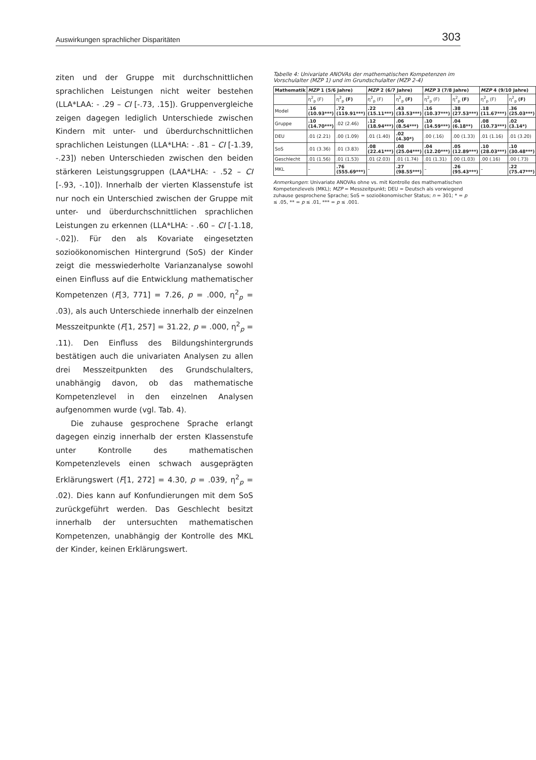Auswirkungen sprachlicher Disparitäten 303
ziten und der Gruppe mit durchschnittlichen sprachlichen Leistungen nicht weiter bestehen (LLA*LAA: - .29 – CI [-.73, .15]). Gruppenvergleiche zeigen dagegen lediglich Unterschiede zwischen Kindern mit unter- und überdurchschnittlichen sprachlichen Leistungen (LLA*LHA: - .81 – CI [-1.39, -.23]) neben Unterschieden zwischen den beiden stärkeren Leistungsgruppen (LAA*LHA: - .52 – CI [-.93, -.10]). Innerhalb der vierten Klassenstufe ist nur noch ein Unterschied zwischen der Gruppe mit unter- und überdurchschnittlichen sprachlichen Leistungen zu erkennen (LLA*LHA: - .60 – CI [-1.18, -.02]). Für den als Kovariate eingesetzten sozioökonomischen Hintergrund (SoS) der Kinder zeigt die messwiederholte Varianzanalyse sowohl einen Einfluss auf die Entwicklung mathematischer Kompetenzen (F[3, 771] = 7.26, p = .000, η<sup>2</sup><sub>p</sub> = .03), als auch Unterschiede innerhalb der einzelnen Messzeitpunkte (F[1, 257] = 31.22, p = .000, η<sup>2</sup><sub>p</sub> = .11). Den Einfluss des Bildungshintergrunds bestätigen auch die univariaten Analysen zu allen drei Messzeitpunkten des Grundschulalters, unabhängig davon, ob das mathematische Kompetenzlevel in den einzelnen Analysen aufgenommen wurde (vgl. Tab. 4).
Die zuhause gesprochene Sprache erlangt dagegen einzig innerhalb der ersten Klassenstufe unter Kontrolle des mathematischen Kompetenzlevels einen schwach ausgeprägten Erklärungswert (F[1, 272] = 4.30, p = .039, η<sup>2</sup><sub>p</sub> = .02). Dies kann auf Konfundierungen mit dem SoS zurückgeführt werden. Das Geschlecht besitzt innerhalb der untersuchten mathematischen Kompetenzen, unabhängig der Kontrolle des MKL der Kinder, keinen Erklärungswert.
Tabelle 4: Univariate ANOVAs der mathematischen Kompetenzen im Vorschulalter (MZP 1) und im Grundschulalter (MZP 2-4)
| Mathematik | MZP 1 (5/6 Jahre) | | MZP 2 (6/7 Jahre) | | MZP 3 (7/8 Jahre) | | MZP 4 (9/10 Jahre) | |
| --- | --- | --- | --- | --- | --- | --- | --- | --- |
| | η<sup>2</sup><sub>p</sub> (F) | η<sup>2</sup><sub>p</sub> (F) | η<sup>2</sup><sub>p</sub> (F) | η<sup>2</sup><sub>p</sub> (F) | η<sup>2</sup><sub>p</sub> (F) | η<sup>2</sup><sub>p</sub> (F) | η<sup>2</sup><sub>p</sub> (F) | η<sup>2</sup><sub>p</sub> (F) |
| Model | .16 (10.93***) | .72 (119.91***) | .22 (15.11***) | .43 (33.53***) | .16 (10.37***) | .38 (27.53***) | .18 (11.67***) | .36 (25.03***) |
| Gruppe | .10 (14.70***) | .02 (2.46) | .12 (18.94***) | .06 (8.54***) | .10 (14.59***) | .04 (6.18**) | .08 (10.73***) | .02 (3.14*) |
| DEU | .01 (2.21) | .00 (1.09) | .01 (1.40) | .02 (4.30*) | .00 (.16) | .00 (1.33) | .01 (1.16) | .01 (3.20) |
| SoS | .01 (3.36) | .01 (3.83) | .08 (22.41***) | .08 (25.04***) | .04 (12.20***) | .05 (12.89***) | .10 (28.03***) | .10 (30.48***) |
| Geschlecht | .01 (1.56) | .01 (1.53) | .01 (2.03) | .01 (1.74) | .01 (1.31) | .00 (1.03) | .00 (.16) | .00 (.73) |
| MKL | – | .76 (555.69***) | – | .27 (98.55***) | – | .26 (95.43***) | – | .22 (75.47***) |
Anmerkungen: Univariate ANOVAs ohne vs. mit Kontrolle des mathematischen Kompetenzlevels (MKL); MZP = Messzeitpunkt; DEU = Deutsch als vorwiegend zuhause gesprochene Sprache; SoS = sozioökonomischer Status; n = 301; * = p ≤ .05, ** = p ≤ .01, *** = p ≤ .001.